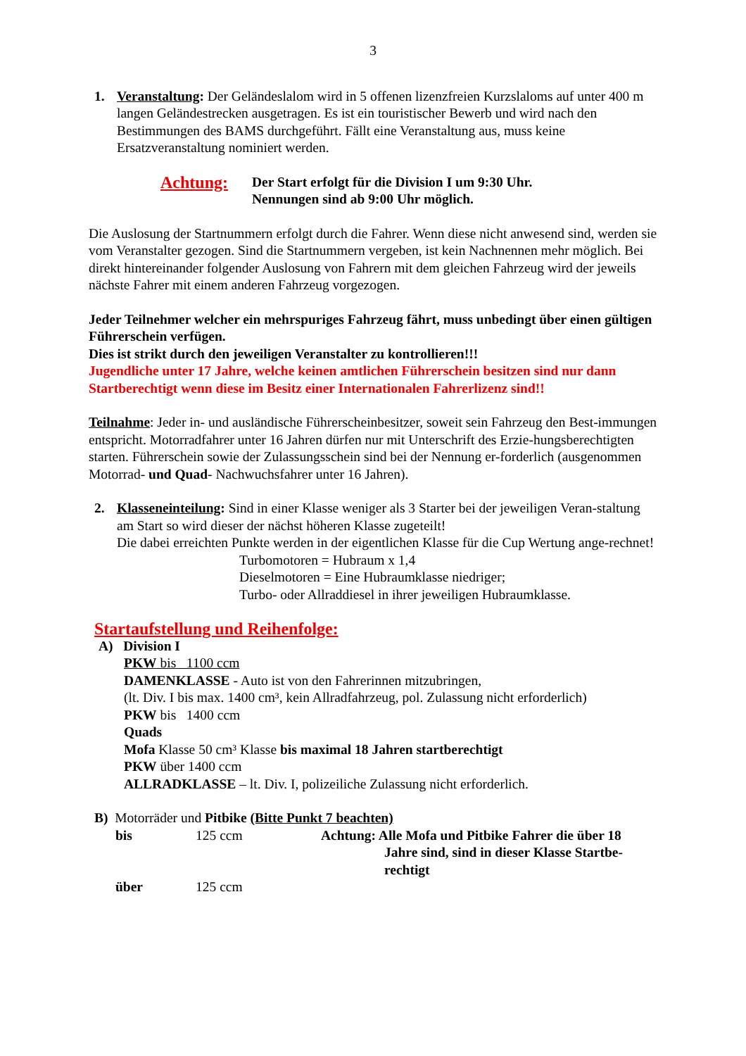3
1. Veranstaltung: Der Geländeslalom wird in 5 offenen lizenzfreien Kurzslaloms auf unter 400 m langen Geländestrecken ausgetragen. Es ist ein touristischer Bewerb und wird nach den Bestimmungen des BAMS durchgeführt. Fällt eine Veranstaltung aus, muss keine Ersatzveranstaltung nominiert werden.
Achtung:
Der Start erfolgt für die Division I um 9:30 Uhr.
Nennungen sind ab 9:00 Uhr möglich.
Die Auslosung der Startnummern erfolgt durch die Fahrer. Wenn diese nicht anwesend sind, werden sie vom Veranstalter gezogen. Sind die Startnummern vergeben, ist kein Nachnennen mehr möglich. Bei direkt hintereinander folgender Auslosung von Fahrern mit dem gleichen Fahrzeug wird der jeweils nächste Fahrer mit einem anderen Fahrzeug vorgezogen.
Jeder Teilnehmer welcher ein mehrspuriges Fahrzeug fährt, muss unbedingt über einen gültigen Führerschein verfügen.
Dies ist strikt durch den jeweiligen Veranstalter zu kontrollieren!!!
Jugendliche unter 17 Jahre, welche keinen amtlichen Führerschein besitzen sind nur dann Startberechtigt wenn diese im Besitz einer Internationalen Fahrerlizenz sind!!
Teilnahme: Jeder in- und ausländische Führerscheinbesitzer, soweit sein Fahrzeug den Best-immungen entspricht. Motorradfahrer unter 16 Jahren dürfen nur mit Unterschrift des Erzie-hungsberechtigten starten. Führerschein sowie der Zulassungsschein sind bei der Nennung er-forderlich (ausgenommen Motorrad- und Quad- Nachwuchsfahrer unter 16 Jahren).
2. Klasseneinteilung: Sind in einer Klasse weniger als 3 Starter bei der jeweiligen Veran-staltung am Start so wird dieser der nächst höheren Klasse zugeteilt!
Die dabei erreichten Punkte werden in der eigentlichen Klasse für die Cup Wertung ange-rechnet!
Turbomotoren = Hubraum x 1,4
Dieselmotoren = Eine Hubraumklasse niedriger;
Turbo- oder Allraddiesel in ihrer jeweiligen Hubraumklasse.
Startaufstellung und Reihenfolge:
A) Division I
PKW bis 1100 ccm
DAMENKLASSE - Auto ist von den Fahrerinnen mitzubringen,
(lt. Div. I bis max. 1400 cm³, kein Allradfahrzeug, pol. Zulassung nicht erforderlich)
PKW bis 1400 ccm
Quads
Mofa Klasse 50 cm³ Klasse bis maximal 18 Jahren startberechtigt
PKW über 1400 ccm
ALLRADKLASSE – lt. Div. I, polizeiliche Zulassung nicht erforderlich.
B) Motorräder und Pitbike (Bitte Punkt 7 beachten)
bis 125 ccm Achtung: Alle Mofa und Pitbike Fahrer die über 18
Jahre sind, sind in dieser Klasse Startbe-
rechtigt
über 125 ccm